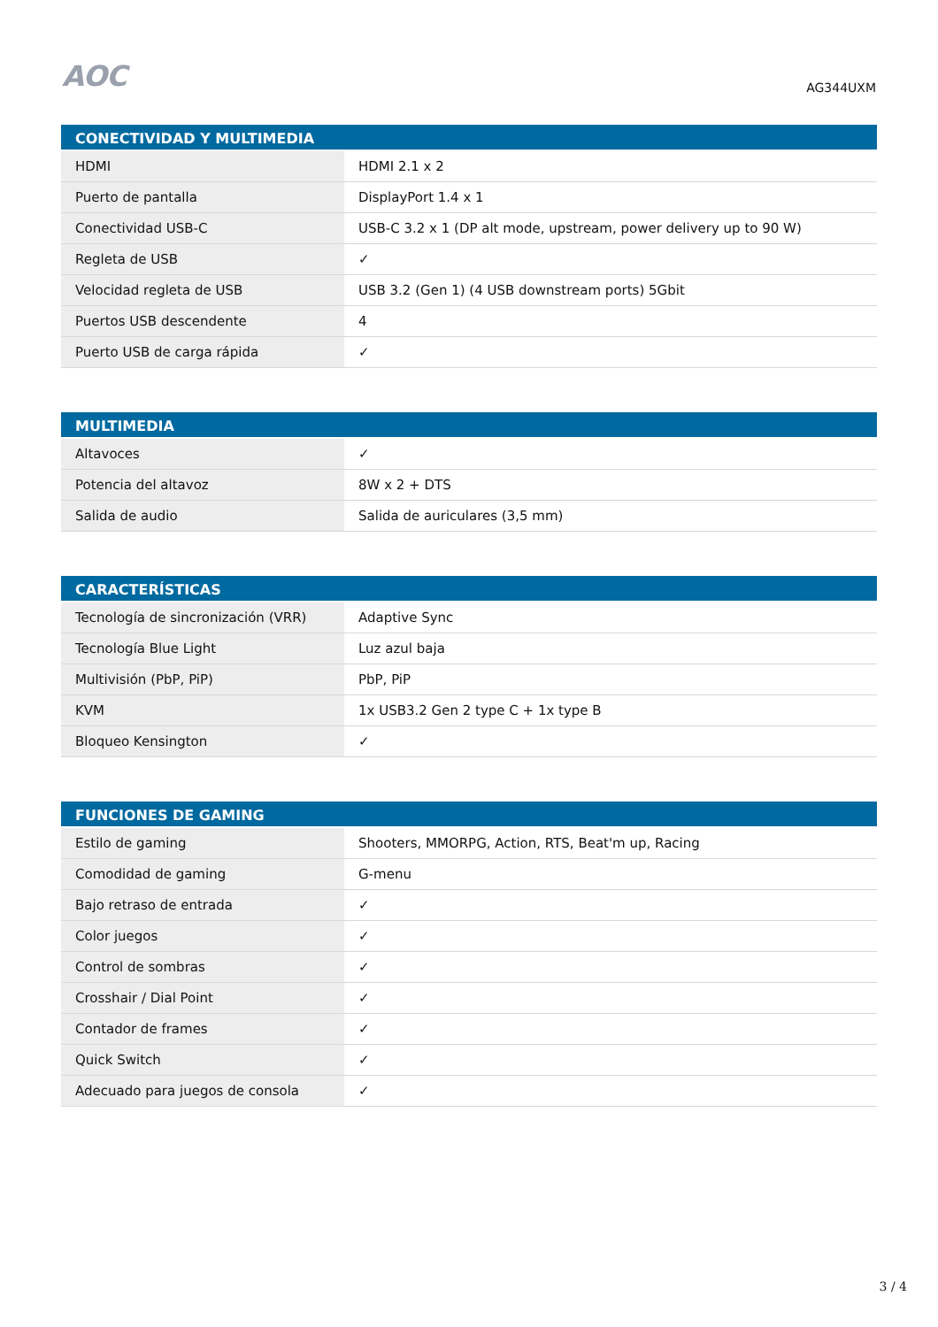AOC
AG344UXM
| CONECTIVIDAD Y MULTIMEDIA | |
| --- | --- |
| HDMI | HDMI 2.1 x 2 |
| Puerto de pantalla | DisplayPort 1.4 x 1 |
| Conectividad USB-C | USB-C 3.2 x 1 (DP alt mode, upstream, power delivery up to 90 W) |
| Regleta de USB | ✓ |
| Velocidad regleta de USB | USB 3.2 (Gen 1) (4 USB downstream ports) 5Gbit |
| Puertos USB descendente | 4 |
| Puerto USB de carga rápida | ✓ |
| MULTIMEDIA | |
| --- | --- |
| Altavoces | ✓ |
| Potencia del altavoz | 8W x 2 + DTS |
| Salida de audio | Salida de auriculares (3,5 mm) |
| CARACTERÍSTICAS | |
| --- | --- |
| Tecnología de sincronización (VRR) | Adaptive Sync |
| Tecnología Blue Light | Luz azul baja |
| Multivisión (PbP, PiP) | PbP, PiP |
| KVM | 1x USB3.2 Gen 2 type C + 1x type B |
| Bloqueo Kensington | ✓ |
| FUNCIONES DE GAMING | |
| --- | --- |
| Estilo de gaming | Shooters, MMORPG, Action, RTS, Beat'm up, Racing |
| Comodidad de gaming | G-menu |
| Bajo retraso de entrada | ✓ |
| Color juegos | ✓ |
| Control de sombras | ✓ |
| Crosshair / Dial Point | ✓ |
| Contador de frames | ✓ |
| Quick Switch | ✓ |
| Adecuado para juegos de consola | ✓ |
3 / 4